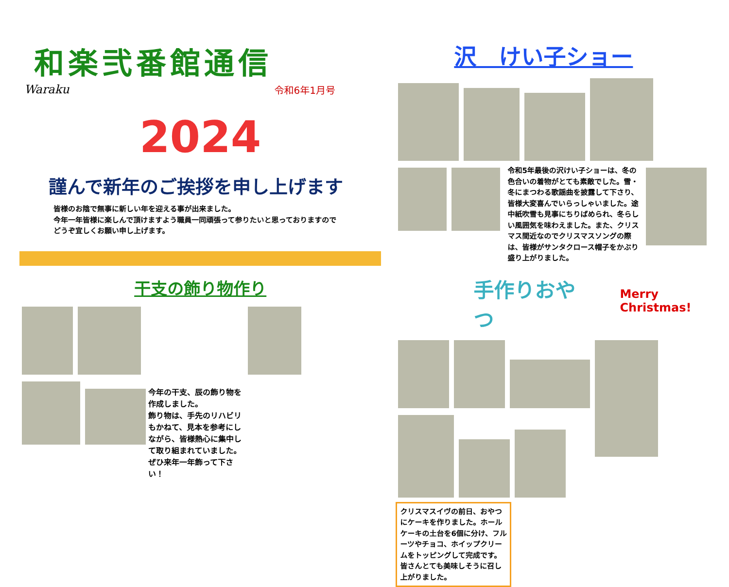和楽弐番館通信
Waraku 令和6年1月号
2024
謹んで新年のご挨拶を申し上げます
皆様のお陰で無事に新しい年を迎える事が出来ました。
今年一年皆様に楽しんで頂けますよう職員一同頑張って参りたいと思っておりますので
どうぞ宜しくお願い申し上げます。
干支の飾り物作り
今年の干支、辰の飾り物を作成しました。
飾り物は、手先のリハビリもかねて、見本を参考にしながら、皆様熱心に集中して取り組まれていました。ぜひ来年一年飾って下さい！
沢　けい子ショー
令和5年最後の沢けい子ショーは、冬の色合いの着物がとても素敵でした。雪・冬にまつわる歌謡曲を披露して下さり、皆様大変喜んでいらっしゃいました。途中紙吹雪も見事にちりばめられ、冬らしい風囲気を味わえました。また、クリスマス間近なのでクリスマスソングの際は、皆様がサンタクロース帽子をかぶり盛り上がりました。
手作りおやつ
Merry Christmas!
クリスマスイヴの前日、おやつにケーキを作りました。ホールケーキの土台を6個に分け、フルーツやチョコ、ホイップクリームをトッピングして完成です。皆さんとても美味しそうに召し上がりました。